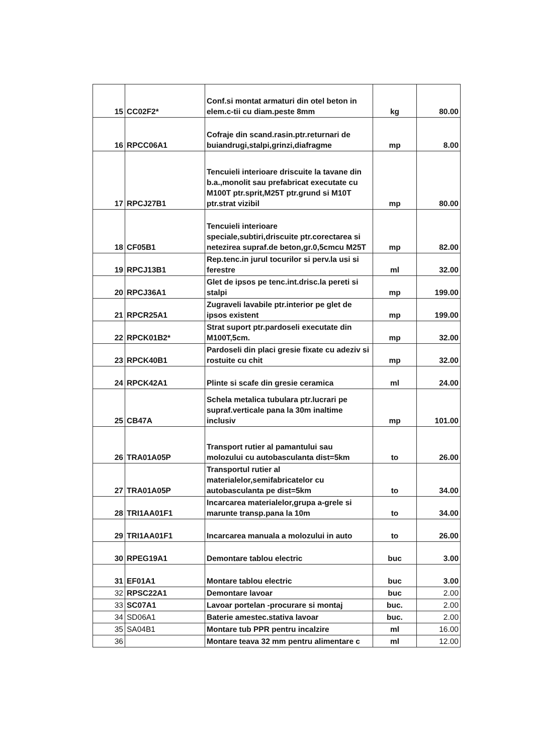| 15 | CC02F2* | Conf.si montat armaturi din otel beton in elem.c-tii cu diam.peste 8mm | kg | 80.00 |
| 16 | RPCC06A1 | Cofraje din scand.rasin.ptr.returnari de buiandrugi,stalpi,grinzi,diafragme | mp | 8.00 |
| 17 | RPCJ27B1 | Tencuieli interioare driscuite la tavane din b.a.,monolit sau prefabricat executate cu M100T ptr.sprit,M25T ptr.grund si M10T ptr.strat vizibil | mp | 80.00 |
| 18 | CF05B1 | Tencuieli interioare speciale,subtiri,driscuite ptr.corectarea si netezirea supraf.de beton,gr.0,5cmcu M25T | mp | 82.00 |
| 19 | RPCJ13B1 | Rep.tenc.in jurul tocurilor si perv.la usi si ferestre | ml | 32.00 |
| 20 | RPCJ36A1 | Glet de ipsos pe tenc.int.drisc.la pereti si stalpi | mp | 199.00 |
| 21 | RPCR25A1 | Zugraveli lavabile ptr.interior pe glet de ipsos existent | mp | 199.00 |
| 22 | RPCK01B2* | Strat suport ptr.pardoseli executate din M100T,5cm. | mp | 32.00 |
| 23 | RPCK40B1 | Pardoseli din placi gresie fixate cu adeziv si rostuite cu chit | mp | 32.00 |
| 24 | RPCK42A1 | Plinte si scafe din gresie ceramica | ml | 24.00 |
| 25 | CB47A | Schela metalica tubulara ptr.lucrari pe supraf.verticale pana la 30m inaltime inclusiv | mp | 101.00 |
| 26 | TRA01A05P | Transport rutier al pamantului sau molozului cu autobasculanta dist=5km | to | 26.00 |
| 27 | TRA01A05P | Transportul rutier al materialelor,semifabricatelor cu autobasculanta pe dist=5km | to | 34.00 |
| 28 | TRI1AA01F1 | Incarcarea materialelor,grupa a-grele si marunte transp.pana la 10m | to | 34.00 |
| 29 | TRI1AA01F1 | Incarcarea manuala a molozului in auto | to | 26.00 |
| 30 | RPEG19A1 | Demontare tablou electric | buc | 3.00 |
| 31 | EF01A1 | Montare tablou electric | buc | 3.00 |
| 32 | RPSC22A1 | Demontare lavoar | buc | 2.00 |
| 33 | SC07A1 | Lavoar portelan -procurare si montaj | buc. | 2.00 |
| 34 | SD06A1 | Baterie amestec.stativa lavoar | buc. | 2.00 |
| 35 | SA04B1 | Montare tub PPR pentru incalzire | ml | 16.00 |
| 36 | | Montare teava 32 mm pentru alimentare c | ml | 12.00 |